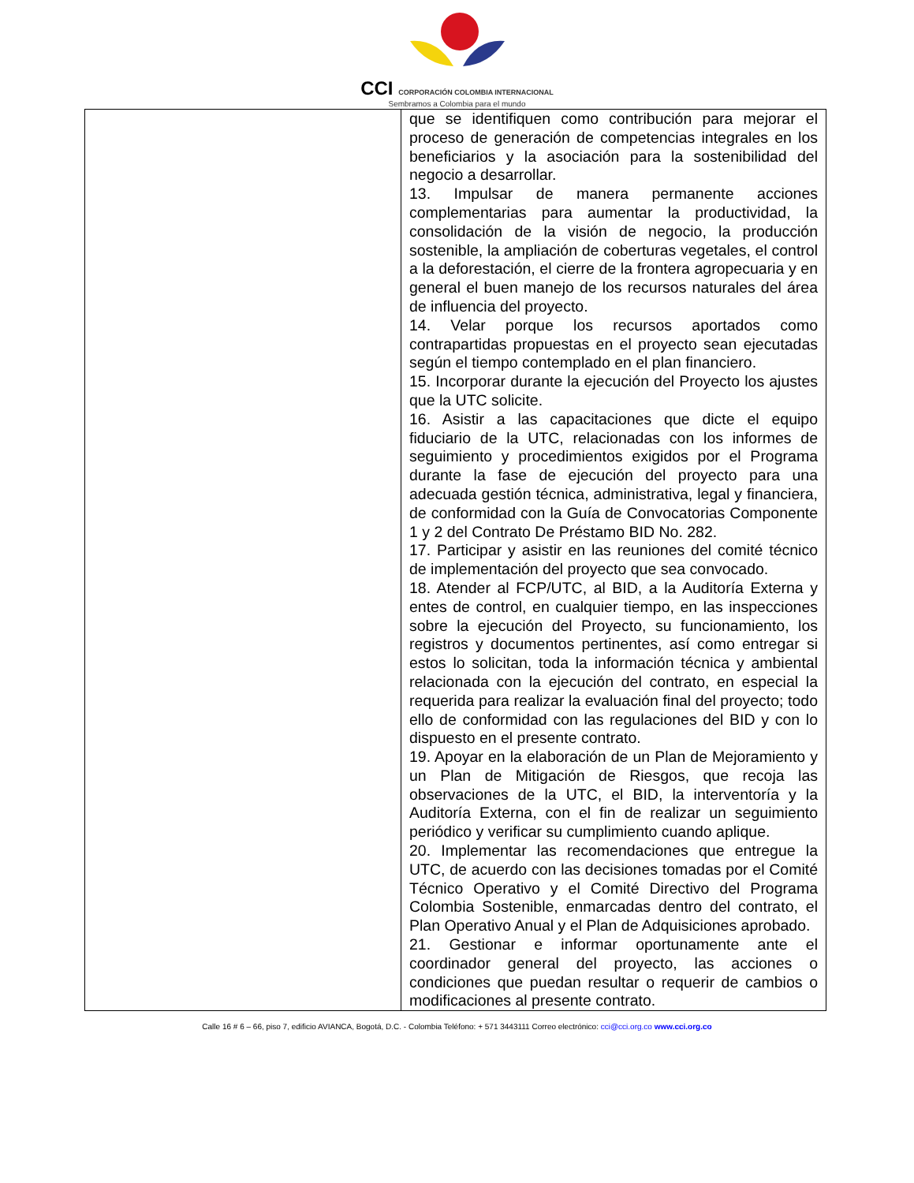CCI CORPORACIÓN COLOMBIA INTERNACIONAL
Sembramos a Colombia para el mundo
| | que se identifiquen como contribución para mejorar el proceso de generación de competencias integrales en los beneficiarios y la asociación para la sostenibilidad del negocio a desarrollar. 13. Impulsar de manera permanente acciones complementarias para aumentar la productividad, la consolidación de la visión de negocio, la producción sostenible, la ampliación de coberturas vegetales, el control a la deforestación, el cierre de la frontera agropecuaria y en general el buen manejo de los recursos naturales del área de influencia del proyecto. 14. Velar porque los recursos aportados como contrapartidas propuestas en el proyecto sean ejecutadas según el tiempo contemplado en el plan financiero. 15. Incorporar durante la ejecución del Proyecto los ajustes que la UTC solicite. 16. Asistir a las capacitaciones que dicte el equipo fiduciario de la UTC, relacionadas con los informes de seguimiento y procedimientos exigidos por el Programa durante la fase de ejecución del proyecto para una adecuada gestión técnica, administrativa, legal y financiera, de conformidad con la Guía de Convocatorias Componente 1 y 2 del Contrato De Préstamo BID No. 282. 17. Participar y asistir en las reuniones del comité técnico de implementación del proyecto que sea convocado. 18. Atender al FCP/UTC, al BID, a la Auditoría Externa y entes de control, en cualquier tiempo, en las inspecciones sobre la ejecución del Proyecto, su funcionamiento, los registros y documentos pertinentes, así como entregar si estos lo solicitan, toda la información técnica y ambiental relacionada con la ejecución del contrato, en especial la requerida para realizar la evaluación final del proyecto; todo ello de conformidad con las regulaciones del BID y con lo dispuesto en el presente contrato. 19. Apoyar en la elaboración de un Plan de Mejoramiento y un Plan de Mitigación de Riesgos, que recoja las observaciones de la UTC, el BID, la interventoría y la Auditoría Externa, con el fin de realizar un seguimiento periódico y verificar su cumplimiento cuando aplique. 20. Implementar las recomendaciones que entregue la UTC, de acuerdo con las decisiones tomadas por el Comité Técnico Operativo y el Comité Directivo del Programa Colombia Sostenible, enmarcadas dentro del contrato, el Plan Operativo Anual y el Plan de Adquisiciones aprobado. 21. Gestionar e informar oportunamente ante el coordinador general del proyecto, las acciones o condiciones que puedan resultar o requerir de cambios o modificaciones al presente contrato. |
Calle 16 # 6 – 66, piso 7, edificio AVIANCA, Bogotá, D.C. - Colombia Teléfono: + 571 3443111 Correo electrónico: cci@cci.org.co www.cci.org.co